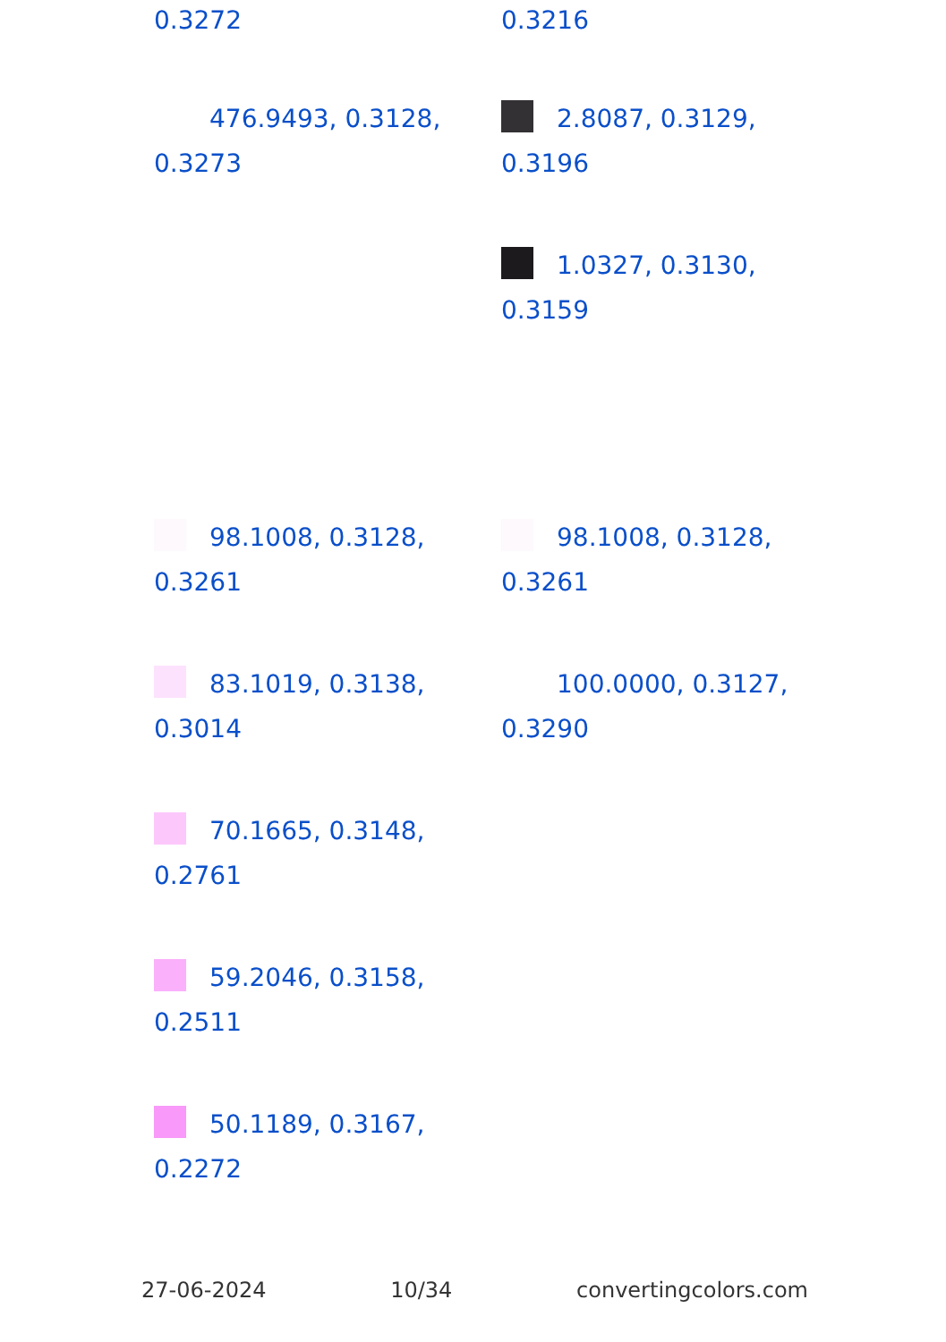0.3272
476.9493, 0.3128, 0.3273
98.1008, 0.3128, 0.3261
83.1019, 0.3138, 0.3014
70.1665, 0.3148, 0.2761
59.2046, 0.3158, 0.2511
50.1189, 0.3167, 0.2272
0.3216
2.8087, 0.3129, 0.3196
1.0327, 0.3130, 0.3159
98.1008, 0.3128, 0.3261
100.0000, 0.3127, 0.3290
27-06-2024 10/34 convertingcolors.com